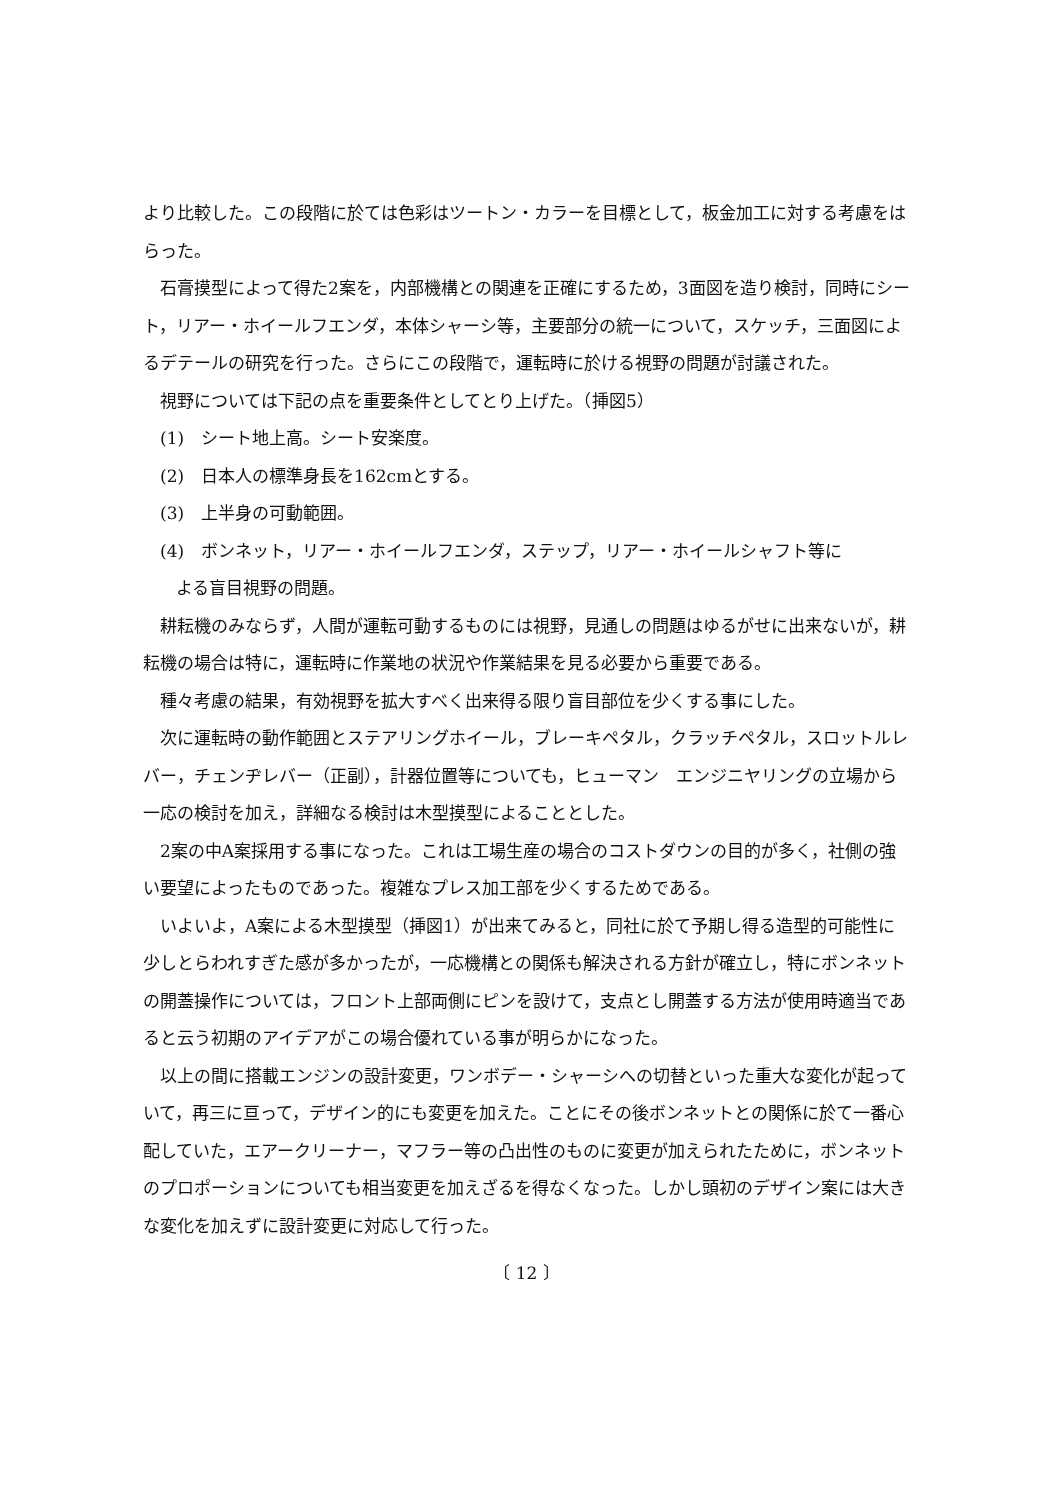より比較した。この段階に於ては色彩はツートン・カラーを目標として，板金加工に対する考慮をはらった。
石膏摸型によって得た2案を，内部機構との関連を正確にするため，3面図を造り検討，同時にシート，リアー・ホイールフエンダ，本体シャーシ等，主要部分の統一について，スケッチ，三面図によるデテールの研究を行った。さらにこの段階で，運転時に於ける視野の問題が討議された。
視野については下記の点を重要条件としてとり上げた。（挿図5）
(1)　シート地上高。シート安楽度。
(2)　日本人の標準身長を162cmとする。
(3)　上半身の可動範囲。
(4)　ボンネット，リアー・ホイールフエンダ，ステップ，リアー・ホイールシャフト等に
よる盲目視野の問題。
耕耘機のみならず，人間が運転可動するものには視野，見通しの問題はゆるがせに出来ないが，耕耘機の場合は特に，運転時に作業地の状況や作業結果を見る必要から重要である。
種々考慮の結果，有効視野を拡大すべく出来得る限り盲目部位を少くする事にした。
次に運転時の動作範囲とステアリングホイール，ブレーキペタル，クラッチペタル，スロットルレバー，チェンヂレバー（正副），計器位置等についても，ヒューマン　エンジニヤリングの立場から一応の検討を加え，詳細なる検討は木型摸型によることとした。
2案の中A案採用する事になった。これは工場生産の場合のコストダウンの目的が多く，社側の強い要望によったものであった。複雑なプレス加工部を少くするためである。
いよいよ，A案による木型摸型（挿図1）が出来てみると，同社に於て予期し得る造型的可能性に少しとらわれすぎた感が多かったが，一応機構との関係も解決される方針が確立し，特にボンネットの開蓋操作については，フロント上部両側にピンを設けて，支点とし開蓋する方法が使用時適当であると云う初期のアイデアがこの場合優れている事が明らかになった。
以上の間に搭載エンジンの設計変更，ワンボデー・シャーシへの切替といった重大な変化が起っていて，再三に亘って，デザイン的にも変更を加えた。ことにその後ボンネットとの関係に於て一番心配していた，エアークリーナー，マフラー等の凸出性のものに変更が加えられたために，ボンネットのプロポーションについても相当変更を加えざるを得なくなった。しかし頭初のデザイン案には大きな変化を加えずに設計変更に対応して行った。
〔 12 〕